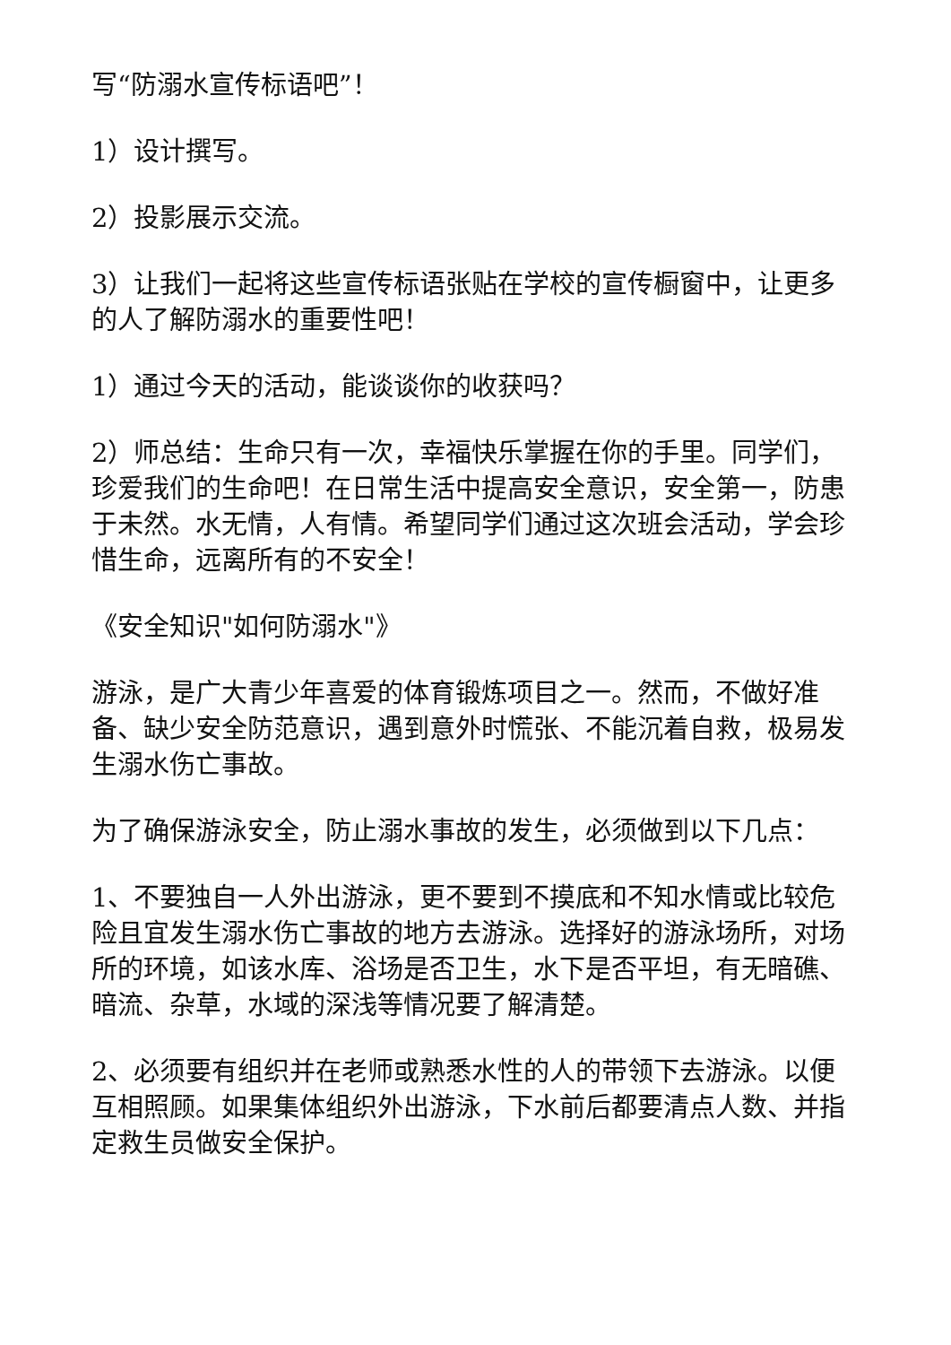写“防溺水宣传标语吧”！
1）设计撰写。
2）投影展示交流。
3）让我们一起将这些宣传标语张贴在学校的宣传橱窗中，让更多的人了解防溺水的重要性吧！
1）通过今天的活动，能谈谈你的收获吗？
2）师总结：生命只有一次，幸福快乐掌握在你的手里。同学们，珍爱我们的生命吧！在日常生活中提高安全意识，安全第一，防患于未然。水无情，人有情。希望同学们通过这次班会活动，学会珍惜生命，远离所有的不安全！
《安全知识"如何防溺水"》
游泳，是广大青少年喜爱的体育锻炼项目之一。然而，不做好准备、缺少安全防范意识，遇到意外时慌张、不能沉着自救，极易发生溺水伤亡事故。
为了确保游泳安全，防止溺水事故的发生，必须做到以下几点：
1、不要独自一人外出游泳，更不要到不摸底和不知水情或比较危险且宜发生溺水伤亡事故的地方去游泳。选择好的游泳场所，对场所的环境，如该水库、浴场是否卫生，水下是否平坦，有无暗礁、暗流、杂草，水域的深浅等情况要了解清楚。
2、必须要有组织并在老师或熟悉水性的人的带领下去游泳。以便互相照顾。如果集体组织外出游泳，下水前后都要清点人数、并指定救生员做安全保护。